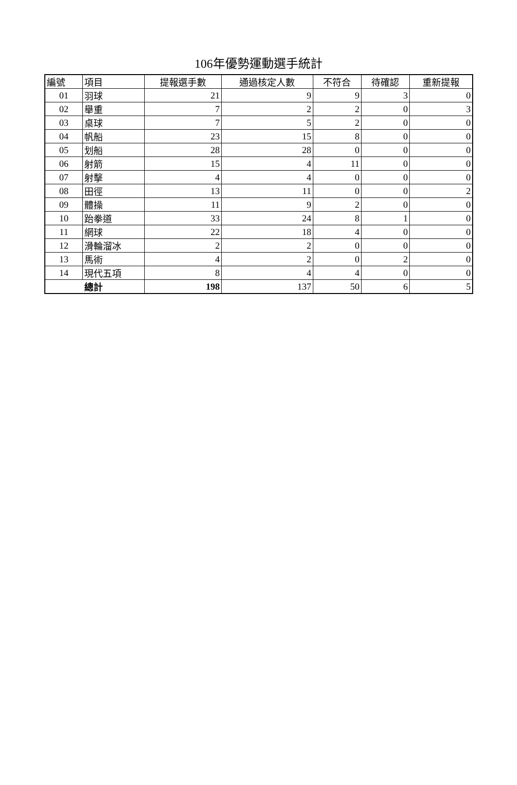106年優勢運動選手統計
| 編號 | 項目 | 提報選手數 | 通過核定人數 | 不符合 | 待確認 | 重新提報 |
| --- | --- | --- | --- | --- | --- | --- |
| 01 | 羽球 | 21 | 9 | 9 | 3 | 0 |
| 02 | 舉重 | 7 | 2 | 2 | 0 | 3 |
| 03 | 桌球 | 7 | 5 | 2 | 0 | 0 |
| 04 | 帆船 | 23 | 15 | 8 | 0 | 0 |
| 05 | 划船 | 28 | 28 | 0 | 0 | 0 |
| 06 | 射箭 | 15 | 4 | 11 | 0 | 0 |
| 07 | 射擊 | 4 | 4 | 0 | 0 | 0 |
| 08 | 田徑 | 13 | 11 | 0 | 0 | 2 |
| 09 | 體操 | 11 | 9 | 2 | 0 | 0 |
| 10 | 跆拳道 | 33 | 24 | 8 | 1 | 0 |
| 11 | 網球 | 22 | 18 | 4 | 0 | 0 |
| 12 | 滑輪溜冰 | 2 | 2 | 0 | 0 | 0 |
| 13 | 馬術 | 4 | 2 | 0 | 2 | 0 |
| 14 | 現代五項 | 8 | 4 | 4 | 0 | 0 |
| 總計 | | 198 | 137 | 50 | 6 | 5 |